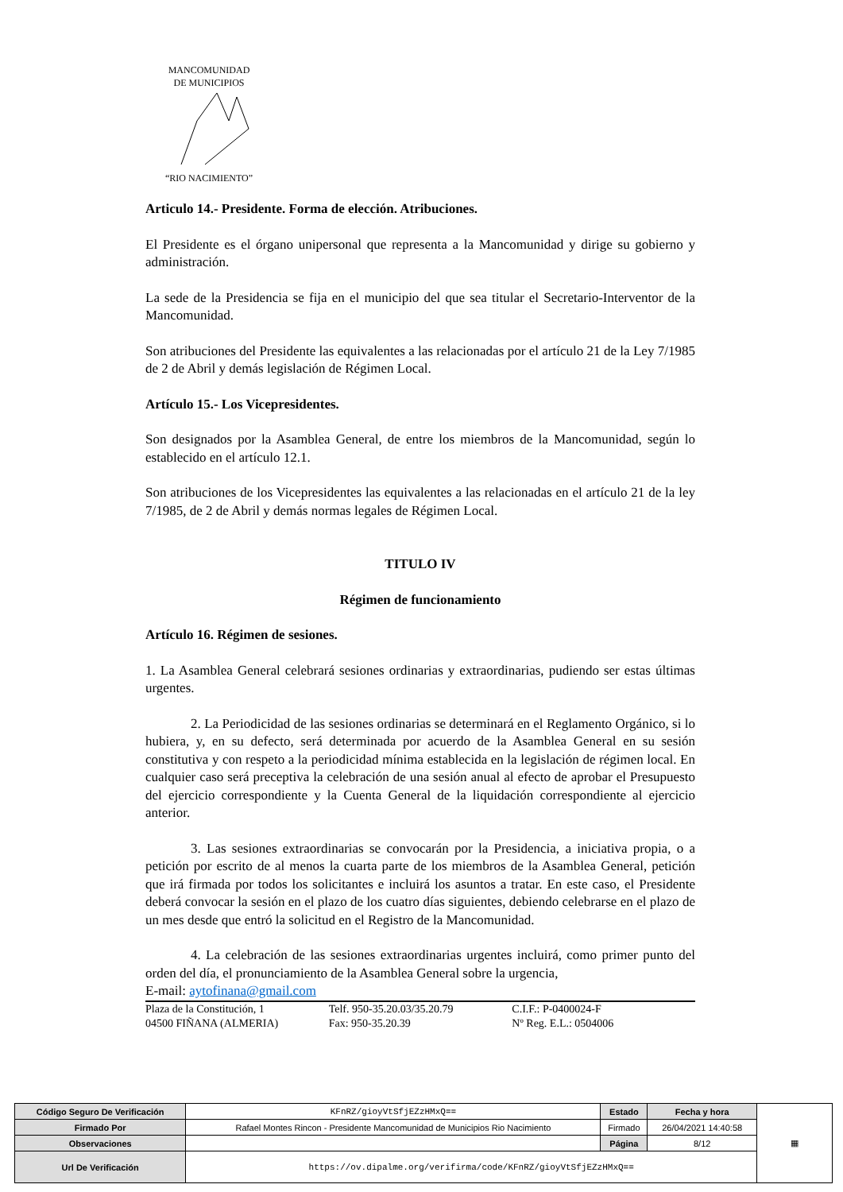MANCOMUNIDAD
DE MUNICIPIOS
“RIO NACIMIENTO”
Articulo 14.- Presidente. Forma de elección. Atribuciones.
El Presidente es el órgano unipersonal que representa a la Mancomunidad y dirige su gobierno y administración.
La sede de la Presidencia se fija en el municipio del que sea titular el Secretario-Interventor de la Mancomunidad.
Son atribuciones del Presidente las equivalentes a las relacionadas por el artículo 21 de la Ley 7/1985 de 2 de Abril y demás legislación de Régimen Local.
Artículo 15.- Los Vicepresidentes.
Son designados por la Asamblea General, de entre los miembros de la Mancomunidad, según lo establecido en el artículo 12.1.
Son atribuciones de los Vicepresidentes las equivalentes a las relacionadas en el artículo 21 de la ley 7/1985, de 2 de Abril y demás normas legales de Régimen Local.
TITULO IV
Régimen de funcionamiento
Artículo 16. Régimen de sesiones.
1. La Asamblea General celebrará sesiones ordinarias y extraordinarias, pudiendo ser estas últimas urgentes.
2. La Periodicidad de las sesiones ordinarias se determinará en el Reglamento Orgánico, si lo hubiera, y, en su defecto, será determinada por acuerdo de la Asamblea General en su sesión constitutiva y con respeto a la periodicidad mínima establecida en la legislación de régimen local. En cualquier caso será preceptiva la celebración de una sesión anual al efecto de aprobar el Presupuesto del ejercicio correspondiente y la Cuenta General de la liquidación correspondiente al ejercicio anterior.
3. Las sesiones extraordinarias se convocarán por la Presidencia, a iniciativa propia, o a petición por escrito de al menos la cuarta parte de los miembros de la Asamblea General, petición que irá firmada por todos los solicitantes e incluirá los asuntos a tratar. En este caso, el Presidente deberá convocar la sesión en el plazo de los cuatro días siguientes, debiendo celebrarse en el plazo de un mes desde que entró la solicitud en el Registro de la Mancomunidad.
4. La celebración de las sesiones extraordinarias urgentes incluirá, como primer punto del orden del día, el pronunciamiento de la Asamblea General sobre la urgencia,
E-mail: aytofinana@gmail.com
Plaza de la Constitución, 1
04500 FIÑANA (ALMERIA)
Telf. 950-35.20.03/35.20.79
Fax: 950-35.20.39
C.I.F.: P-0400024-F
Nº Reg. E.L.: 0504006
| Código Seguro De Verificación | KFnRZ/gioyVtSfjEZzHMxQ== | Estado | Fecha y hora | ▦ |
| Firmado Por | Rafael Montes Rincon - Presidente Mancomunidad de Municipios Rio Nacimiento | Firmado | 26/04/2021 14:40:58 | |
| Observaciones | | Página | 8/12 | |
| Url De Verificación | https://ov.dipalme.org/verifirma/code/KFnRZ/gioyVtSfjEZzHMxQ== | | | |